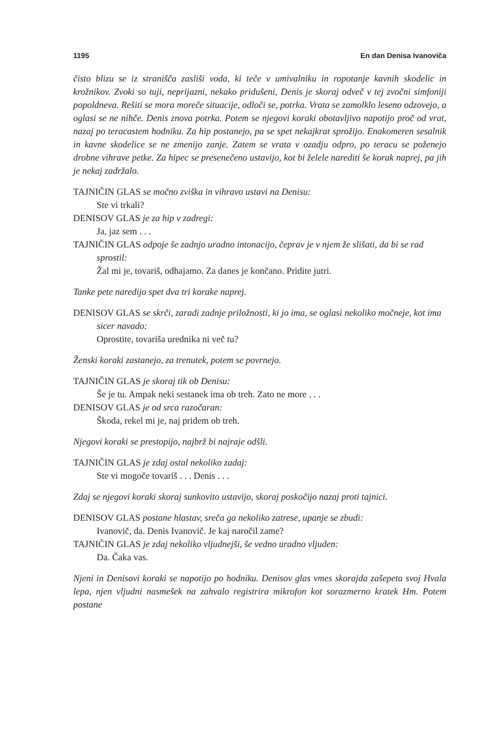1195 En dan Denisa Ivanoviča
čisto blizu se iz stranišča zasliši voda, ki teče v umivalniku in ropotanje kavnih skodelic in krožnikov. Zvoki so tuji, neprijazni, nekako pridušeni, Denis je skoraj odveč v tej zvočni simfoniji popoldneva. Rešiti se mora moreče situacije, odloči se, potrka. Vrata se zamolklo leseno odzovejo, a oglasi se ne nihče. Denis znova potrka. Potem se njegovi koraki obotavljivo napotijo proč od vrat, nazaj po teracastem hodniku. Za hip postanejo, pa se spet nekajkrat sprožijo. Enakomeren sesalnik in kavne skodelice se ne zmenijo zanje. Zatem se vrata v ozadju odpro, po teracu se poženejo drobne vihrave petke. Za hipec se presenečeno ustavijo, kot bi želele narediti še korak naprej, pa jih je nekaj zadržalo.
TAJNIČIN GLAS se močno zviška in vihravo ustavi na Denisu:
Ste vi trkali?
DENISOV GLAS je za hip v zadregi:
Ja, jaz sem . . .
TAJNIČIN GLAS odpoje še zadnjo uradno intonacijo, čeprav je v njem že slišati, da bi se rad sprostil:
Žal mi je, tovariš, odhajamo. Za danes je končano. Pridite jutri.
Tanke pete naredijo spet dva tri korake naprej.
DENISOV GLAS se skrči, zaradi zadnje priložnosti, ki jo ima, se oglasi nekoliko močneje, kot ima sicer navado:
Oprostite, tovariša urednika ni več tu?
Ženski koraki zastanejo, za trenutek, potem se povrnejo.
TAJNIČIN GLAS je skoraj tik ob Denisu:
Še je tu. Ampak neki sestanek ima ob treh. Zato ne more . . .
DENISOV GLAS je od srca razočaran:
Škoda, rekel mi je, naj pridem ob treh.
Njegovi koraki se prestopijo, najbrž bi najraje odšli.
TAJNIČIN GLAS je zdaj ostal nekoliko zadaj:
Ste vi mogoče tovariš . . . Denis . . .
Zdaj se njegovi koraki skoraj sunkovito ustavijo, skoraj poskočijo nazaj proti tajnici.
DENISOV GLAS postane hlastav, sreča ga nekoliko zatrese, upanje se zbudi:
Ivanovič, da. Denis Ivanovič. Je kaj naročil zame?
TAJNIČIN GLAS je zdaj nekoliko vljudnejši, še vedno uradno vljuden:
Da. Čaka vas.
Njeni in Denisovi koraki se napotijo po hodniku. Denisov glas vmes skorajda zašepeta svoj Hvala lepa, njen vljudni nasmešek na zahvalo registrira mikrofon kot sorazmerno kratek Hm. Potem postane